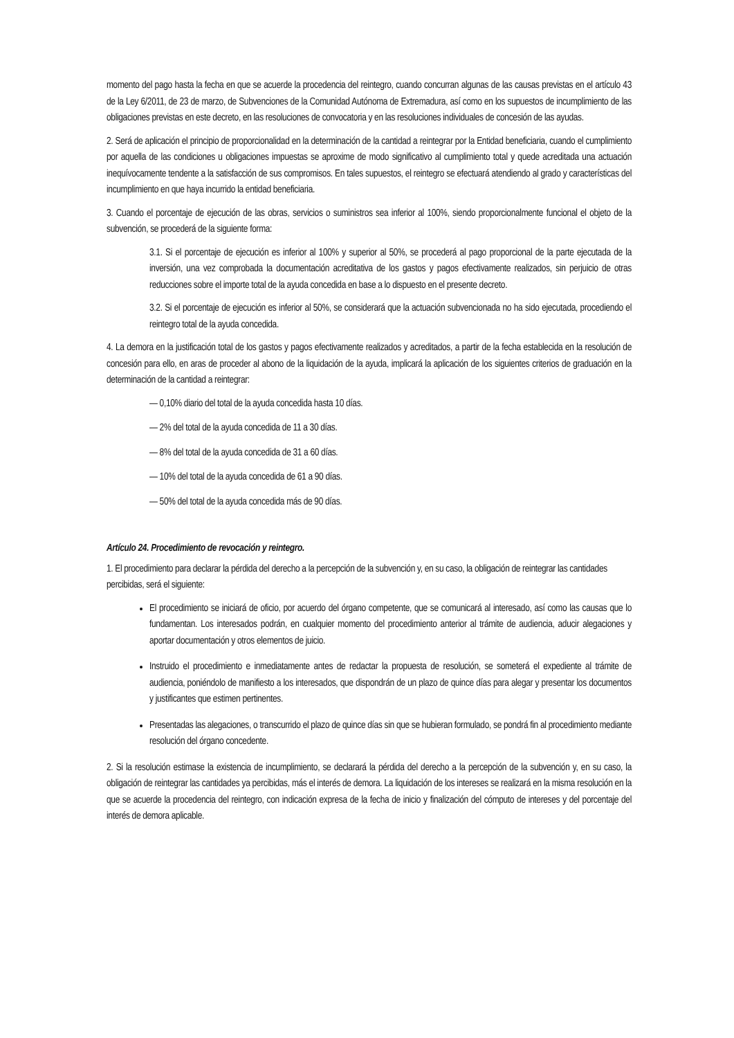momento del pago hasta la fecha en que se acuerde la procedencia del reintegro, cuando concurran algunas de las causas previstas en el artículo 43 de la Ley 6/2011, de 23 de marzo, de Subvenciones de la Comunidad Autónoma de Extremadura, así como en los supuestos de incumplimiento de las obligaciones previstas en este decreto, en las resoluciones de convocatoria y en las resoluciones individuales de concesión de las ayudas.
2. Será de aplicación el principio de proporcionalidad en la determinación de la cantidad a reintegrar por la Entidad beneficiaria, cuando el cumplimiento por aquella de las condiciones u obligaciones impuestas se aproxime de modo significativo al cumplimiento total y quede acreditada una actuación inequívocamente tendente a la satisfacción de sus compromisos. En tales supuestos, el reintegro se efectuará atendiendo al grado y características del incumplimiento en que haya incurrido la entidad beneficiaria.
3. Cuando el porcentaje de ejecución de las obras, servicios o suministros sea inferior al 100%, siendo proporcionalmente funcional el objeto de la subvención, se procederá de la siguiente forma:
3.1. Si el porcentaje de ejecución es inferior al 100% y superior al 50%, se procederá al pago proporcional de la parte ejecutada de la inversión, una vez comprobada la documentación acreditativa de los gastos y pagos efectivamente realizados, sin perjuicio de otras reducciones sobre el importe total de la ayuda concedida en base a lo dispuesto en el presente decreto.
3.2. Si el porcentaje de ejecución es inferior al 50%, se considerará que la actuación subvencionada no ha sido ejecutada, procediendo el reintegro total de la ayuda concedida.
4. La demora en la justificación total de los gastos y pagos efectivamente realizados y acreditados, a partir de la fecha establecida en la resolución de concesión para ello, en aras de proceder al abono de la liquidación de la ayuda, implicará la aplicación de los siguientes criterios de graduación en la determinación de la cantidad a reintegrar:
— 0,10% diario del total de la ayuda concedida hasta 10 días.
— 2% del total de la ayuda concedida de 11 a 30 días.
— 8% del total de la ayuda concedida de 31 a 60 días.
— 10% del total de la ayuda concedida de 61 a 90 días.
— 50% del total de la ayuda concedida más de 90 días.
Artículo 24. Procedimiento de revocación y reintegro.
1. El procedimiento para declarar la pérdida del derecho a la percepción de la subvención y, en su caso, la obligación de reintegrar las cantidades percibidas, será el siguiente:
El procedimiento se iniciará de oficio, por acuerdo del órgano competente, que se comunicará al interesado, así como las causas que lo fundamentan. Los interesados podrán, en cualquier momento del procedimiento anterior al trámite de audiencia, aducir alegaciones y aportar documentación y otros elementos de juicio.
Instruido el procedimiento e inmediatamente antes de redactar la propuesta de resolución, se someterá el expediente al trámite de audiencia, poniéndolo de manifiesto a los interesados, que dispondrán de un plazo de quince días para alegar y presentar los documentos y justificantes que estimen pertinentes.
Presentadas las alegaciones, o transcurrido el plazo de quince días sin que se hubieran formulado, se pondrá fin al procedimiento mediante resolución del órgano concedente.
2. Si la resolución estimase la existencia de incumplimiento, se declarará la pérdida del derecho a la percepción de la subvención y, en su caso, la obligación de reintegrar las cantidades ya percibidas, más el interés de demora. La liquidación de los intereses se realizará en la misma resolución en la que se acuerde la procedencia del reintegro, con indicación expresa de la fecha de inicio y finalización del cómputo de intereses y del porcentaje del interés de demora aplicable.